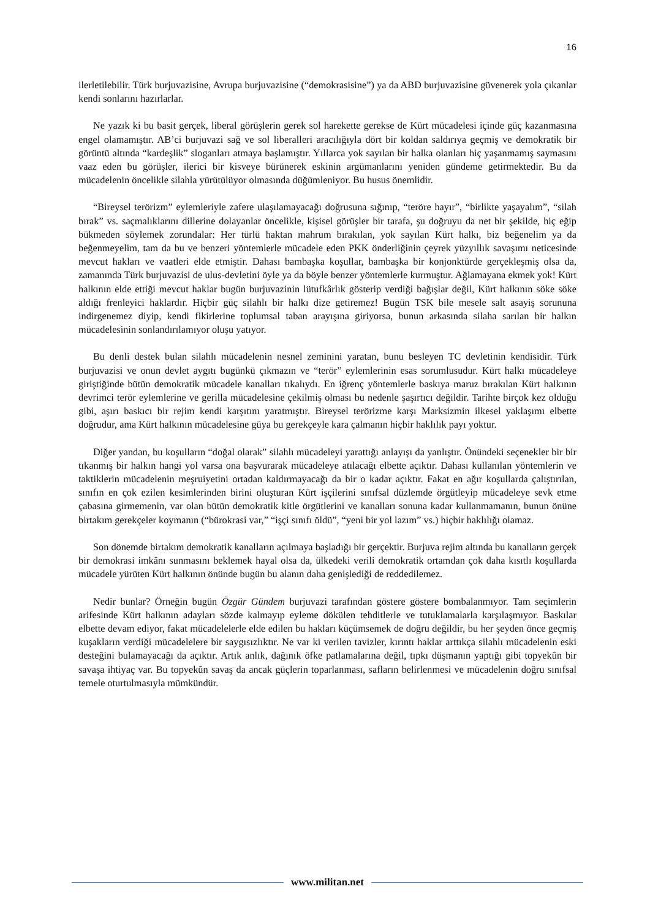16
ilerletilebilir. Türk burjuvazisine, Avrupa burjuvazisine (“demokrasisine”) ya da ABD burjuvazisine güvenerek yola çıkanlar kendi sonlarını hazırlarlar.
Ne yazık ki bu basit gerçek, liberal görüşlerin gerek sol harekette gerekse de Kürt mücadelesi içinde güç kazanmasına engel olamamıştır. AB’ci burjuvazi sağ ve sol liberalleri aracılığıyla dört bir koldan saldırıya geçmiş ve demokratik bir görüntü altında “kardeşlik” sloganları atmaya başlamıştır. Yıllarca yok sayılan bir halka olanları hiç yaşanmamış saymasını vaaz eden bu görüşler, ilerici bir kisveye bürünerek eskinin argümanlarını yeniden gündeme getirmektedir. Bu da mücadelenin öncelikle silahla yürütülüyor olmasında düğümleniyor. Bu husus önemlidir.
“Bireysel terörizm” eylemleriyle zafere ulaşılamayacağı doğrusuna sığınıp, “teröre hayır”, “birlikte yaşayalım”, “silah bırak” vs. saçmalıklarını dillerine dolayanlar öncelikle, kişisel görüşler bir tarafa, şu doğruyu da net bir şekilde, hiç eğip bükmeden söylemek zorundalar: Her türlü haktan mahrum bırakılan, yok sayılan Kürt halkı, biz beğenelim ya da beğenmeyelim, tam da bu ve benzeri yöntemlerle mücadele eden PKK önderliğinin çeyrek yüzyıllık savaşımı neticesinde mevcut hakları ve vaatleri elde etmiştir. Dahası bambaşka koşullar, bambaşka bir konjonktürde gerçekleşmiş olsa da, zamanında Türk burjuvazisi de ulus-devletini öyle ya da böyle benzer yöntemlerle kurmuştur. Ağlamayana ekmek yok! Kürt halkının elde ettiği mevcut haklar bugün burjuvazinin lütufkârlık gösterip verdiği bağışlar değil, Kürt halkının söke söke aldığı frenleyici haklardır. Hiçbir güç silahlı bir halkı dize getiremez! Bugün TSK bile mesele salt asayiş sorununa indirgenemez diyip, kendi fikirlerine toplumsal taban arayışına giriyorsa, bunun arkasında silaha sarılan bir halkın mücadelesinin sonlandırılamıyor oluşu yatıyor.
Bu denli destek bulan silahlı mücadelenin nesnel zeminini yaratan, bunu besleyen TC devletinin kendisidir. Türk burjuvazisi ve onun devlet aygıtı bugünkü çıkmazın ve “terör” eylemlerinin esas sorumlusudur. Kürt halkı mücadeleye giriştiğinde bütün demokratik mücadele kanalları tıkalıydı. En iğrenç yöntemlerle baskıya maruz bırakılan Kürt halkının devrimci terör eylemlerine ve gerilla mücadelesine çekilmiş olması bu nedenle şaşırtıcı değildir. Tarihte birçok kez olduğu gibi, aşırı baskıcı bir rejim kendi karşıtını yaratmıştır. Bireysel terörizme karşı Marksizmin ilkesel yaklaşımı elbette doğrudur, ama Kürt halkının mücadelesine güya bu gerekçeyle kara çalmanın hiçbir haklılık payı yoktur.
Diğer yandan, bu koşulların “doğal olarak” silahlı mücadeleyi yarattığı anlayışı da yanlıştır. Önündeki seçenekler bir bir tıkanmış bir halkın hangi yol varsa ona başvurarak mücadeleye atılacağı elbette açıktır. Dahası kullanılan yöntemlerin ve taktiklerin mücadelenin meşruiyetini ortadan kaldırmayacağı da bir o kadar açıktır. Fakat en ağır koşullarda çalıştırılan, sınıfın en çok ezilen kesimlerinden birini oluşturan Kürt işçilerini sınıfsal düzlemde örgütleyip mücadeleye sevk etme çabasına girmemenin, var olan bütün demokratik kitle örgütlerini ve kanalları sonuna kadar kullanmamanın, bunun önüne birtakım gerekçeler koymanın (“bürokrasi var,” “işçi sınıfı öldü”, “yeni bir yol lazım” vs.) hiçbir haklılığı olamaz.
Son dönemde birtakım demokratik kanalların açılmaya başladığı bir gerçektir. Burjuva rejim altında bu kanalların gerçek bir demokrasi imkânı sunmasını beklemek hayal olsa da, ülkedeki verili demokratik ortamdan çok daha kısıtlı koşullarda mücadele yürüten Kürt halkının önünde bugün bu alanın daha genişlediği de reddedilemez.
Nedir bunlar? Örneğin bugün Özgür Gündem burjuvazi tarafından göstere göstere bombalanmıyor. Tam seçimlerin arifesinde Kürt halkının adayları sözde kalmayıp eyleme dökülen tehditlerle ve tutuklamalarla karşılaşmıyor. Baskılar elbette devam ediyor, fakat mücadelelerle elde edilen bu hakları küçümsemek de doğru değildir, bu her şeyden önce geçmiş kuşakların verdiği mücadelelere bir saygısızlıktır. Ne var ki verilen tavizler, kırıntı haklar arttıkça silahlı mücadelenin eski desteğini bulamayacağı da açıktır. Artık anlık, dağınık öfke patlamalarına değil, tıpkı düşmanın yaptığı gibi topyekûn bir savaşa ihtiyaç var. Bu topyekûn savaş da ancak güçlerin toparlanması, safların belirlenmesi ve mücadelenin doğru sınıfsal temele oturtulmasıyla mümkündür.
www.militan.net